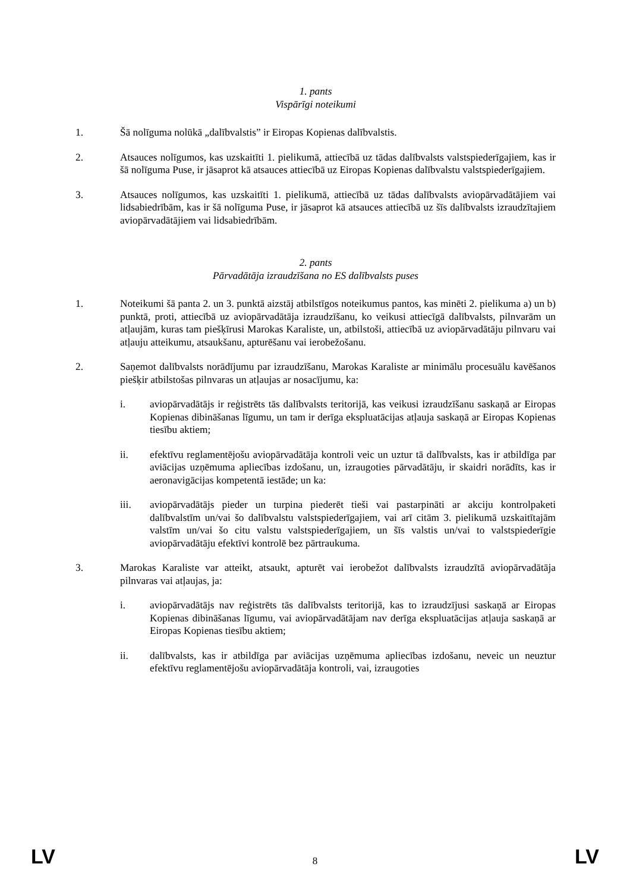1. pants
Vispārīgi noteikumi
1. Šā nolīguma nolūkā „dalībvalstis” ir Eiropas Kopienas dalībvalstis.
2. Atsauces nolīgumos, kas uzskaitīti 1. pielikumā, attiecībā uz tādas dalībvalsts valstspiederīgajiem, kas ir šā nolīguma Puse, ir jāsaprot kā atsauces attiecībā uz Eiropas Kopienas dalībvalstu valstspiederīgajiem.
3. Atsauces nolīgumos, kas uzskaitīti 1. pielikumā, attiecībā uz tādas dalībvalsts aviopārvadātājiem vai lidsabiedrībām, kas ir šā nolīguma Puse, ir jāsaprot kā atsauces attiecībā uz šīs dalībvalsts izraudzītajiem aviopārvadātājiem vai lidsabiedrībām.
2. pants
Pārvadātāja izraudzīšana no ES dalībvalsts puses
1. Noteikumi šā panta 2. un 3. punktā aizstāj atbilstīgos noteikumus pantos, kas minēti 2. pielikuma a) un b) punktā, proti, attiecībā uz aviopārvadātāja izraudzīšanu, ko veikusi attiecīgā dalībvalsts, pilnvarām un atļaujām, kuras tam piešķīrusi Marokas Karaliste, un, atbilstoši, attiecībā uz aviopārvadātāju pilnvaru vai atļauju atteikumu, atsaukšanu, apturēšanu vai ierobežošanu.
2. Saņemot dalībvalsts norādījumu par izraudzīšanu, Marokas Karaliste ar minimālu procesuālu kavēšanos piešķir atbilstošas pilnvaras un atļaujas ar nosacījumu, ka:
i. aviopārvadātājs ir reģistrēts tās dalībvalsts teritorijā, kas veikusi izraudzīšanu saskaņā ar Eiropas Kopienas dibināšanas līgumu, un tam ir derīga ekspluatācijas atļauja saskaņā ar Eiropas Kopienas tiesību aktiem;
ii. efektīvu reglamentējošu aviopārvadātāja kontroli veic un uztur tā dalībvalsts, kas ir atbildīga par aviācijas uzņēmuma apliecības izdošanu, un, izraugoties pārvadātāju, ir skaidri norādīts, kas ir aeronavigācijas kompetentā iestāde; un ka:
iii. aviopārvadātājs pieder un turpina piederēt tieši vai pastarpināti ar akciju kontrolpaketi dalībvalstīm un/vai šo dalībvalstu valstspiederīgajiem, vai arī citām 3. pielikumā uzskaitītajām valstīm un/vai šo citu valstu valstspiederīgajiem, un šīs valstis un/vai to valstspiederīgie aviopārvadātāju efektīvi kontrolē bez pārtraukuma.
3. Marokas Karaliste var atteikt, atsaukt, apturēt vai ierobežot dalībvalsts izraudzītā aviopārvadātāja pilnvaras vai atļaujas, ja:
i. aviopārvadātājs nav reģistrēts tās dalībvalsts teritorijā, kas to izraudzījusi saskaņā ar Eiropas Kopienas dibināšanas līgumu, vai aviopārvadātājam nav derīga ekspluatācijas atļauja saskaņā ar Eiropas Kopienas tiesību aktiem;
ii. dalībvalsts, kas ir atbildīga par aviācijas uzņēmuma apliecības izdošanu, neveic un neuztur efektīvu reglamentējošu aviopārvadātāja kontroli, vai, izraugoties
LV 8 LV